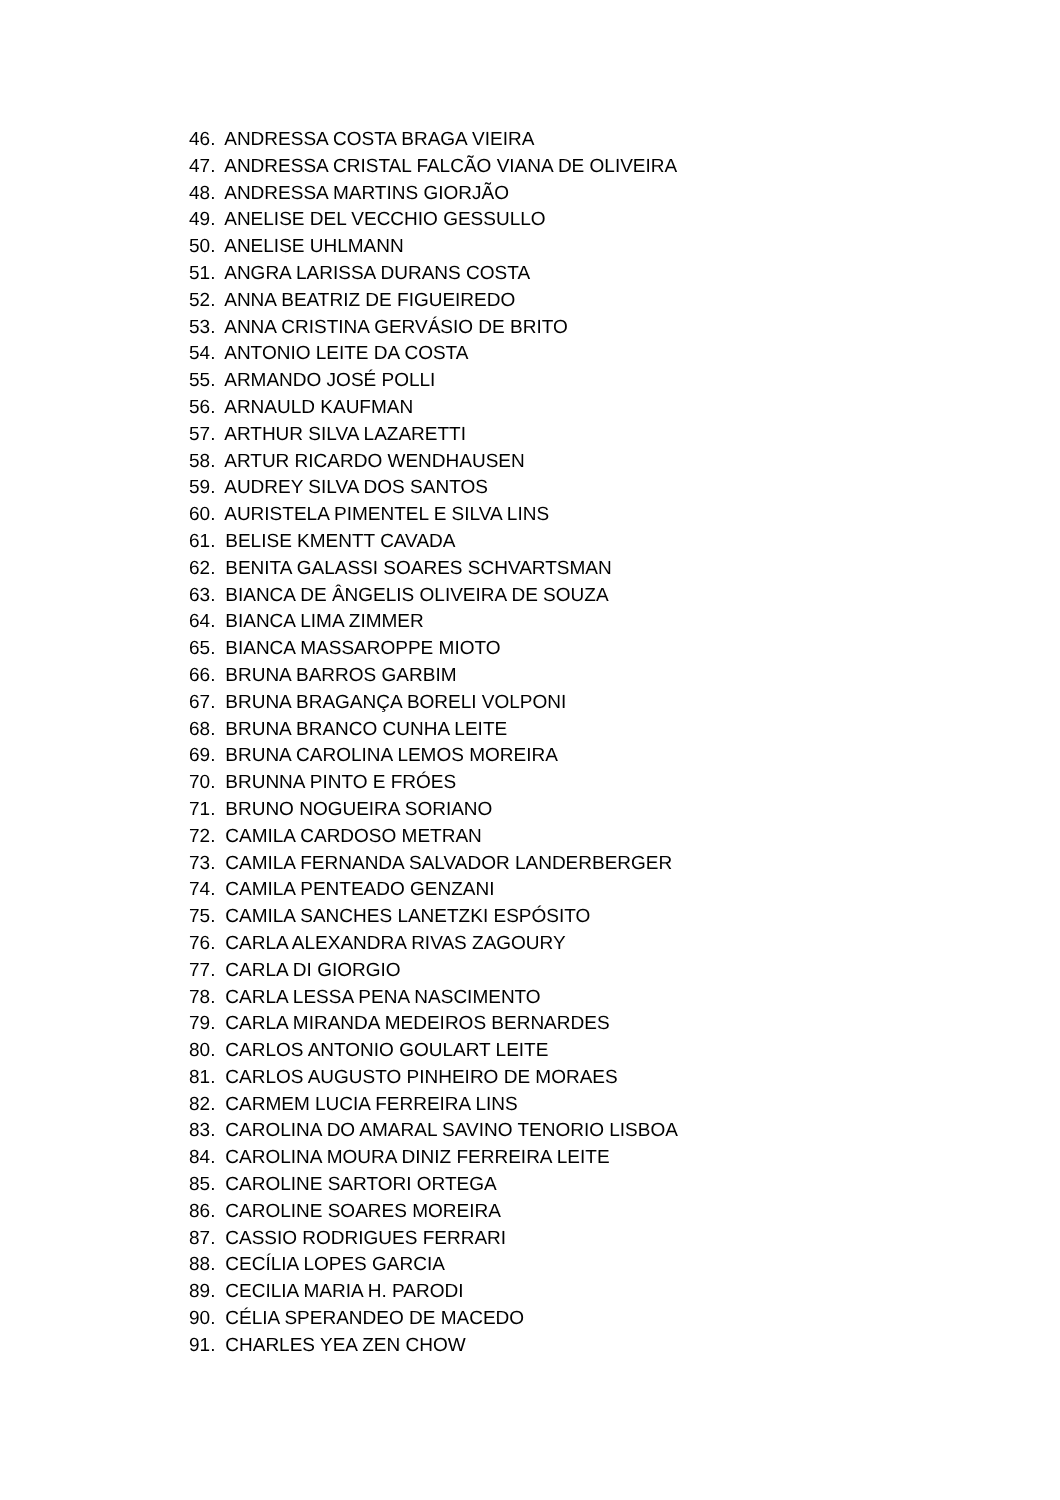46. ANDRESSA COSTA BRAGA VIEIRA
47. ANDRESSA CRISTAL FALCÃO VIANA DE OLIVEIRA
48. ANDRESSA MARTINS GIORJÃO
49. ANELISE DEL VECCHIO GESSULLO
50. ANELISE UHLMANN
51. ANGRA LARISSA DURANS COSTA
52. ANNA BEATRIZ DE FIGUEIREDO
53. ANNA CRISTINA GERVÁSIO DE BRITO
54. ANTONIO LEITE DA COSTA
55. ARMANDO JOSÉ POLLI
56. ARNAULD KAUFMAN
57. ARTHUR SILVA LAZARETTI
58. ARTUR RICARDO WENDHAUSEN
59. AUDREY SILVA DOS SANTOS
60. AURISTELA PIMENTEL E SILVA LINS
61. BELISE KMENTT CAVADA
62. BENITA GALASSI SOARES SCHVARTSMAN
63. BIANCA DE ÂNGELIS OLIVEIRA DE SOUZA
64. BIANCA LIMA ZIMMER
65. BIANCA MASSAROPPE MIOTO
66. BRUNA BARROS GARBIM
67. BRUNA BRAGANÇA BORELI VOLPONI
68. BRUNA BRANCO CUNHA LEITE
69. BRUNA CAROLINA LEMOS MOREIRA
70. BRUNNA PINTO E FRÓES
71. BRUNO NOGUEIRA SORIANO
72. CAMILA CARDOSO METRAN
73. CAMILA FERNANDA SALVADOR LANDERBERGER
74. CAMILA PENTEADO GENZANI
75. CAMILA SANCHES LANETZKI ESPÓSITO
76. CARLA ALEXANDRA RIVAS ZAGOURY
77. CARLA DI GIORGIO
78. CARLA LESSA PENA NASCIMENTO
79. CARLA MIRANDA MEDEIROS BERNARDES
80. CARLOS ANTONIO GOULART LEITE
81. CARLOS AUGUSTO PINHEIRO DE MORAES
82. CARMEM LUCIA FERREIRA LINS
83. CAROLINA DO AMARAL SAVINO TENORIO LISBOA
84. CAROLINA MOURA DINIZ FERREIRA LEITE
85. CAROLINE SARTORI ORTEGA
86. CAROLINE SOARES MOREIRA
87. CASSIO RODRIGUES FERRARI
88. CECÍLIA LOPES GARCIA
89. CECILIA MARIA H. PARODI
90. CÉLIA SPERANDEO DE MACEDO
91. CHARLES YEA ZEN CHOW